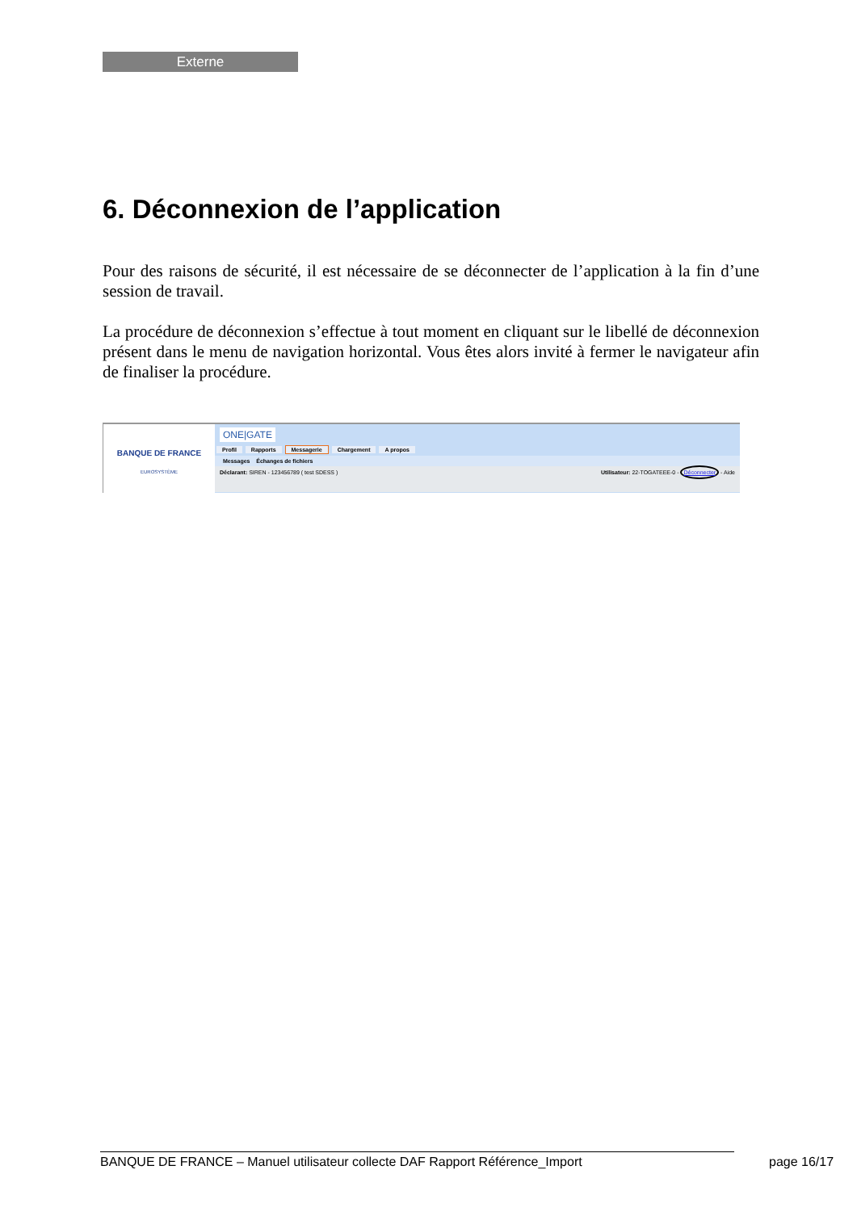Externe
6. Déconnexion de l’application
Pour des raisons de sécurité, il est nécessaire de se déconnecter de l’application à la fin d’une session de travail.
La procédure de déconnexion s’effectue à tout moment en cliquant sur le libellé de déconnexion présent dans le menu de navigation horizontal. Vous êtes alors invité à fermer le navigateur afin de finaliser la procédure.
BANQUE DE FRANCE
EUROSYSTÈME
ONE|GATE
Profil Rapports Messagerie Chargement A propos
Messages Échanges de fichiers
Déclarant: SIREN - 123456789 ( test SDESS ) Utilisateur: 22-TOGATEEE-0 - Déconnecter - Aide
BANQUE DE FRANCE – Manuel utilisateur collecte DAF Rapport Référence_Import page 16/17